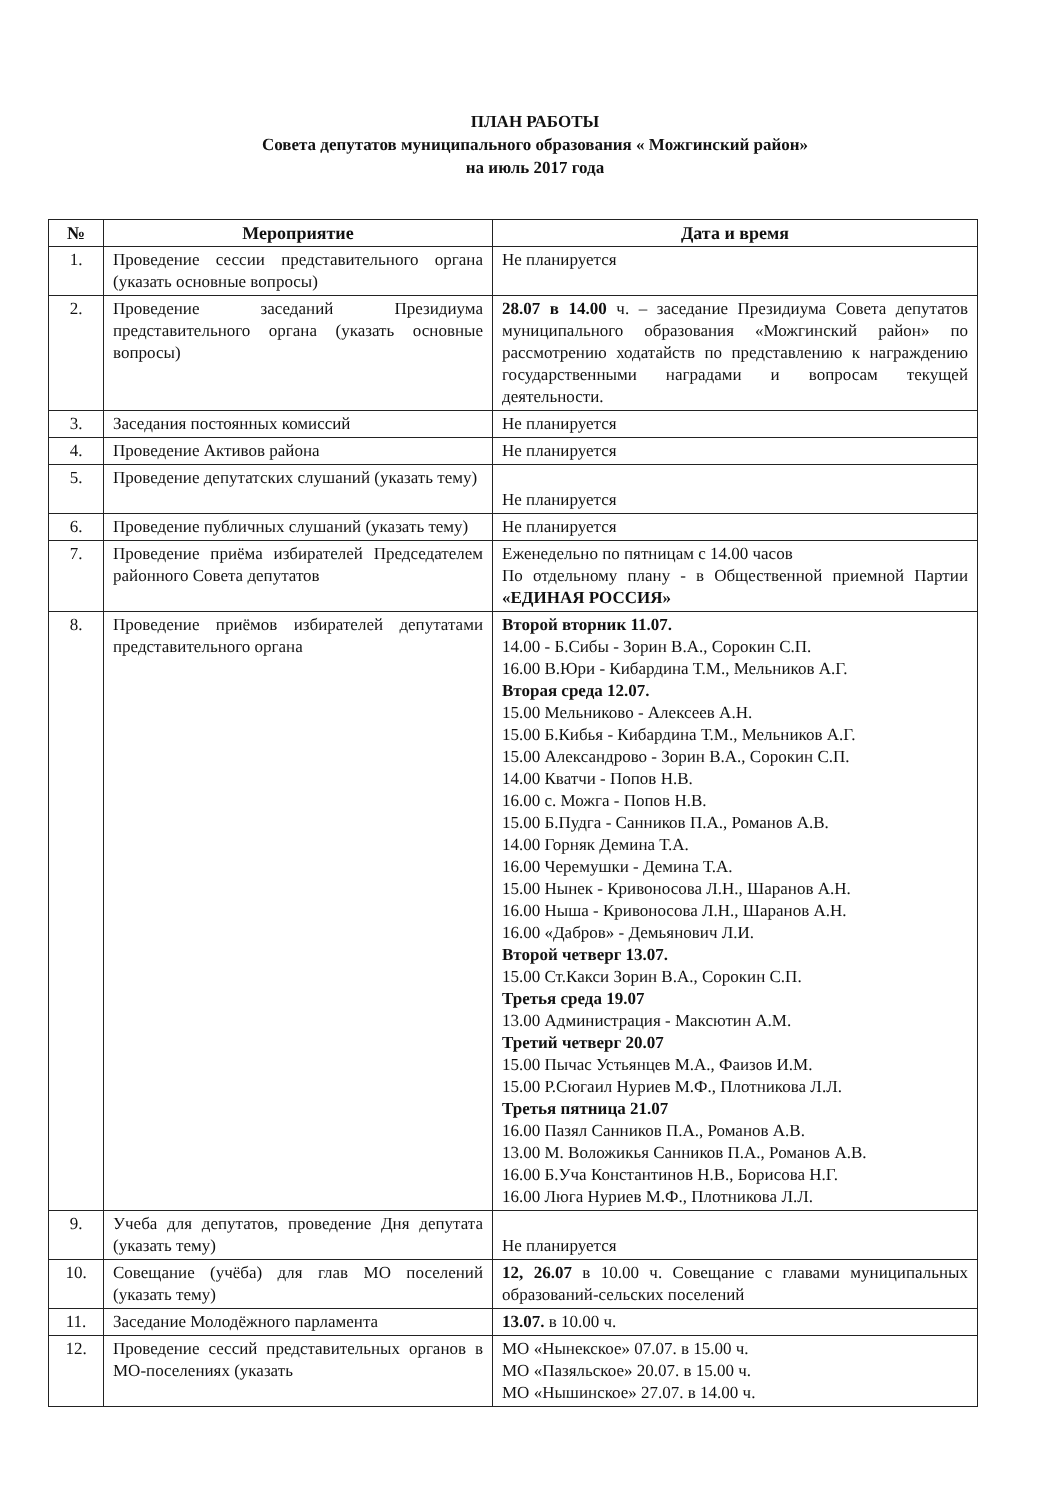ПЛАН РАБОТЫ
Совета депутатов муниципального образования « Можгинский район»
на июль 2017 года
| № | Мероприятие | Дата и время |
| --- | --- | --- |
| 1. | Проведение сессии представительного органа (указать основные вопросы) | Не планируется |
| 2. | Проведение заседаний Президиума представительного органа (указать основные вопросы) | 28.07 в 14.00 ч. – заседание Президиума Совета депутатов муниципального образования «Можгинский район» по рассмотрению ходатайств по представлению к награждению государственными наградами и вопросам текущей деятельности. |
| 3. | Заседания постоянных комиссий | Не планируется |
| 4. | Проведение Активов района | Не планируется |
| 5. | Проведение депутатских слушаний (указать тему) | Не планируется |
| 6. | Проведение публичных слушаний (указать тему) | Не планируется |
| 7. | Проведение приёма избирателей Председателем районного Совета депутатов | Еженедельно по пятницам с 14.00 часов По отдельному плану - в Общественной приемной Партии «ЕДИНАЯ РОССИЯ» |
| 8. | Проведение приёмов избирателей депутатами представительного органа | Второй вторник 11.07. 14.00 - Б.Сибы - Зорин В.А., Сорокин С.П. 16.00 В.Юри - Кибардина Т.М., Мельников А.Г. Вторая среда 12.07. 15.00 Мельниково - Алексеев А.Н. 15.00 Б.Кибья - Кибардина Т.М., Мельников А.Г. 15.00 Александрово - Зорин В.А., Сорокин С.П. 14.00 Кватчи - Попов Н.В. 16.00 с. Можга - Попов Н.В. 15.00 Б.Пудга - Санников П.А., Романов А.В. 14.00 Горняк Демина Т.А. 16.00 Черемушки - Демина Т.А. 15.00 Нынек - Кривоносова Л.Н., Шаранов А.Н. 16.00 Ныша - Кривоносова Л.Н., Шаранов А.Н. 16.00 «Дабров» - Демьянович Л.И. Второй четверг 13.07. 15.00 Ст.Какси Зорин В.А., Сорокин С.П. Третья среда 19.07 13.00 Администрация - Максютин А.М. Третий четверг 20.07 15.00 Пычас Устьянцев М.А., Фаизов И.М. 15.00 Р.Сюгаил Нуриев М.Ф., Плотникова Л.Л. Третья пятница 21.07 16.00 Пазял Санников П.А., Романов А.В. 13.00 М. Воложикья Санников П.А., Романов А.В. 16.00 Б.Уча Константинов Н.В., Борисова Н.Г. 16.00 Люга Нуриев М.Ф., Плотникова Л.Л. |
| 9. | Учеба для депутатов, проведение Дня депутата (указать тему) | Не планируется |
| 10. | Совещание (учёба) для глав МО поселений (указать тему) | 12, 26.07 в 10.00 ч. Совещание с главами муниципальных образований-сельских поселений |
| 11. | Заседание Молодёжного парламента | 13.07. в 10.00 ч. |
| 12. | Проведение сессий представительных органов в МО-поселениях (указать | МО «Нынекское» 07.07. в 15.00 ч. МО «Пазяльское» 20.07. в 15.00 ч. МО «Нышинское» 27.07. в 14.00 ч. |